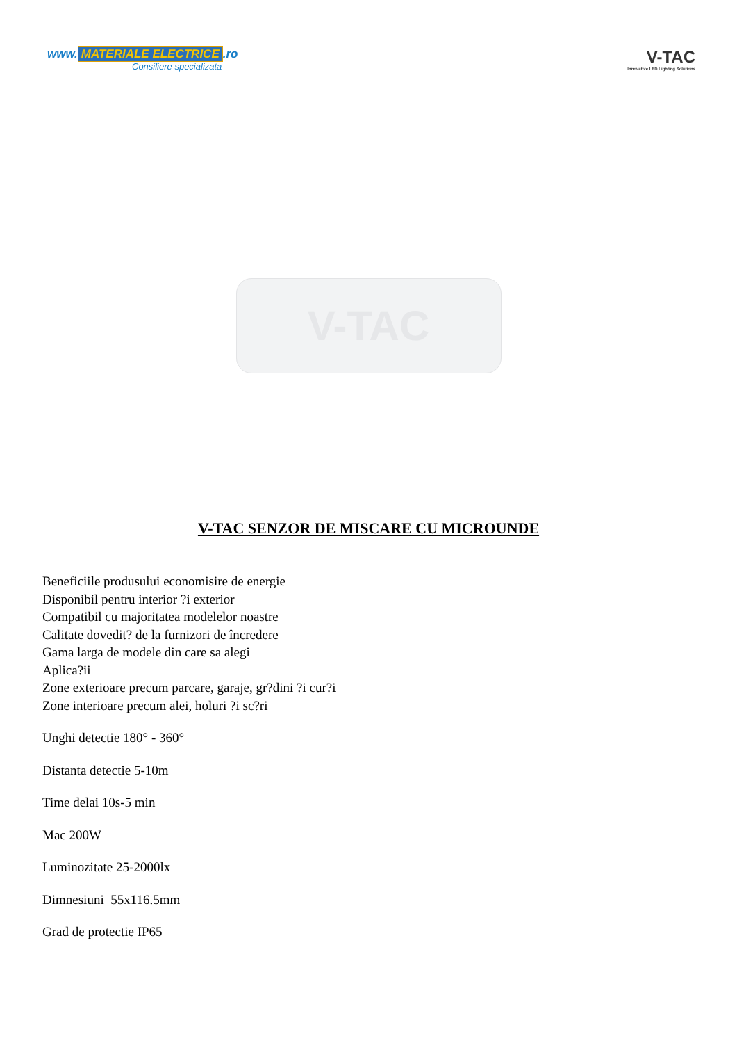www. MATERIALE ELECTRICE.ro
Consiliere specializata
V-TAC
Innovative LED Lighting Solutions
V-TAC
V-TAC SENZOR DE MISCARE CU MICROUNDE
Beneficiile produsului economisire de energie
Disponibil pentru interior ?i exterior
Compatibil cu majoritatea modelelor noastre
Calitate dovedit? de la furnizori de încredere
Gama larga de modele din care sa alegi
Aplica?ii
Zone exterioare precum parcare, garaje, gr?dini ?i cur?i
Zone interioare precum alei, holuri ?i sc?ri
Unghi detectie 180° - 360°
Distanta detectie 5-10m
Time delai 10s-5 min
Mac 200W
Luminozitate 25-2000lx
Dimnesiuni 55x116.5mm
Grad de protectie IP65